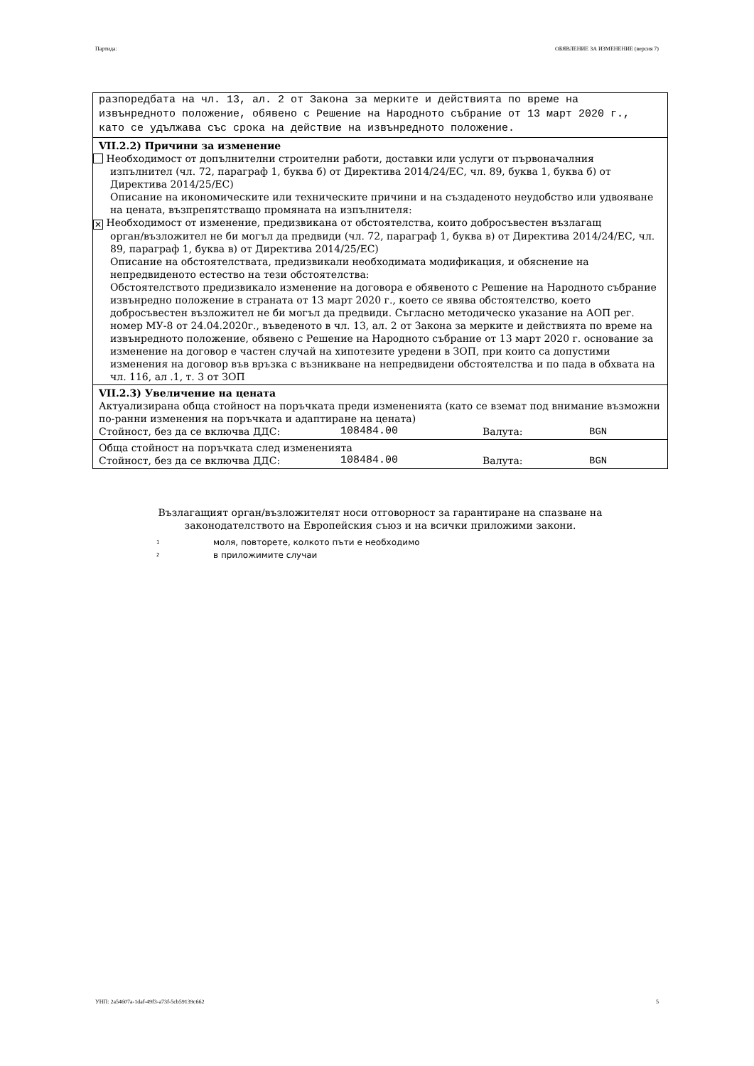Партида: ОБЯВЛЕНИЕ ЗА ИЗМЕНЕНИЕ (версия 7)
разпоредбата на чл. 13, ал. 2 от Закона за мерките и действията по време на извънредното положение, обявено с Решение на Народното събрание от 13 март 2020 г., като се удължава със срока на действие на извънредното положение.
VII.2.2) Причини за изменение
Необходимост от допълнителни строителни работи, доставки или услуги от първоначалния
изпълнител (чл. 72, параграф 1, буква б) от Директива 2014/24/ЕС, чл. 89, буква 1, буква б) от Директива 2014/25/ЕС)
Описание на икономическите или техническите причини и на създаденото неудобство или удвояване на цената, възпрепятстващо промяната на изпълнителя:
✕ Необходимост от изменение, предизвикана от обстоятелства, които добросъвестен възлагащ
орган/възложител не би могъл да предвиди (чл. 72, параграф 1, буква в) от Директива 2014/24/ЕС, чл. 89, параграф 1, буква в) от Директива 2014/25/ЕС)
Описание на обстоятелствата, предизвикали необходимата модификация, и обяснение на непредвиденото естество на тези обстоятелства:
Обстоятелството предизвикало изменение на договора е обявеното с Решение на Народното събрание извънредно положение в страната от 13 март 2020 г., което се явява обстоятелство, което добросъвестен възложител не би могъл да предвиди. Съгласно методическо указание на АОП рег. номер МУ-8 от 24.04.2020г., въведеното в чл. 13, ал. 2 от Закона за мерките и действията по време на извънредното положение, обявено с Решение на Народното събрание от 13 март 2020 г. основание за изменение на договор е частен случай на хипотезите уредени в ЗОП, при които са допустими изменения на договор във връзка с възникване на непредвидени обстоятелства и по пада в обхвата на чл. 116, ал .1, т. 3 от ЗОП
VII.2.3) Увеличение на цената
Актуализирана обща стойност на поръчката преди измененията (като се вземат под внимание възможни по-ранни изменения на поръчката и адаптиране на цената)
Стойност, без да се включва ДДС: 108484.00 Валута: BGN
Обща стойност на поръчката след измененията
Стойност, без да се включва ДДС: 108484.00 Валута: BGN
Възлагащият орган/възложителят носи отговорност за гарантиране на спазване на
законодателството на Европейския съюз и на всички приложими закони.
<sup>1</sup> моля, повторете, колкото пъти е необходимо
<sup>2</sup> в приложимите случаи
УНП: 2a54607a-1daf-49f3-a73f-5cb59139c662 5